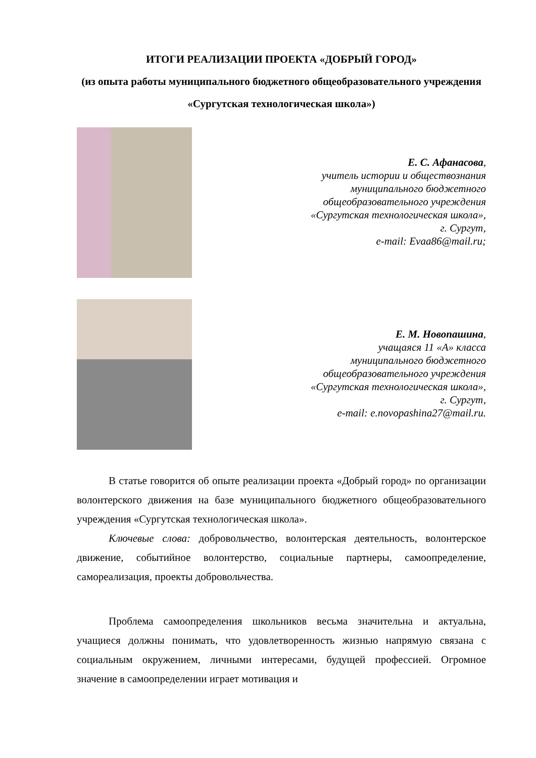ИТОГИ РЕАЛИЗАЦИИ ПРОЕКТА «ДОБРЫЙ ГОРОД»
(из опыта работы муниципального бюджетного общеобразовательного учреждения «Сургутская технологическая школа»)
Е. С. Афанасова,
учитель истории и обществознания
муниципального бюджетного
общеобразовательного учреждения
«Сургутская технологическая школа»,
г. Сургут,
e-mail: Evaa86@mail.ru;
Е. М. Новопашина,
учащаяся 11 «А» класса
муниципального бюджетного
общеобразовательного учреждения
«Сургутская технологическая школа»,
г. Сургут,
e-mail: e.novopashina27@mail.ru.
В статье говорится об опыте реализации проекта «Добрый город» по организации волонтерского движения на базе муниципального бюджетного общеобразовательного учреждения «Сургутская технологическая школа».
Ключевые слова: добровольчество, волонтерская деятельность, волонтерское движение, событийное волонтерство, социальные партнеры, самоопределение, самореализация, проекты добровольчества.
Проблема самоопределения школьников весьма значительна и актуальна, учащиеся должны понимать, что удовлетворенность жизнью напрямую связана с социальным окружением, личными интересами, будущей профессией. Огромное значение в самоопределении играет мотивация и